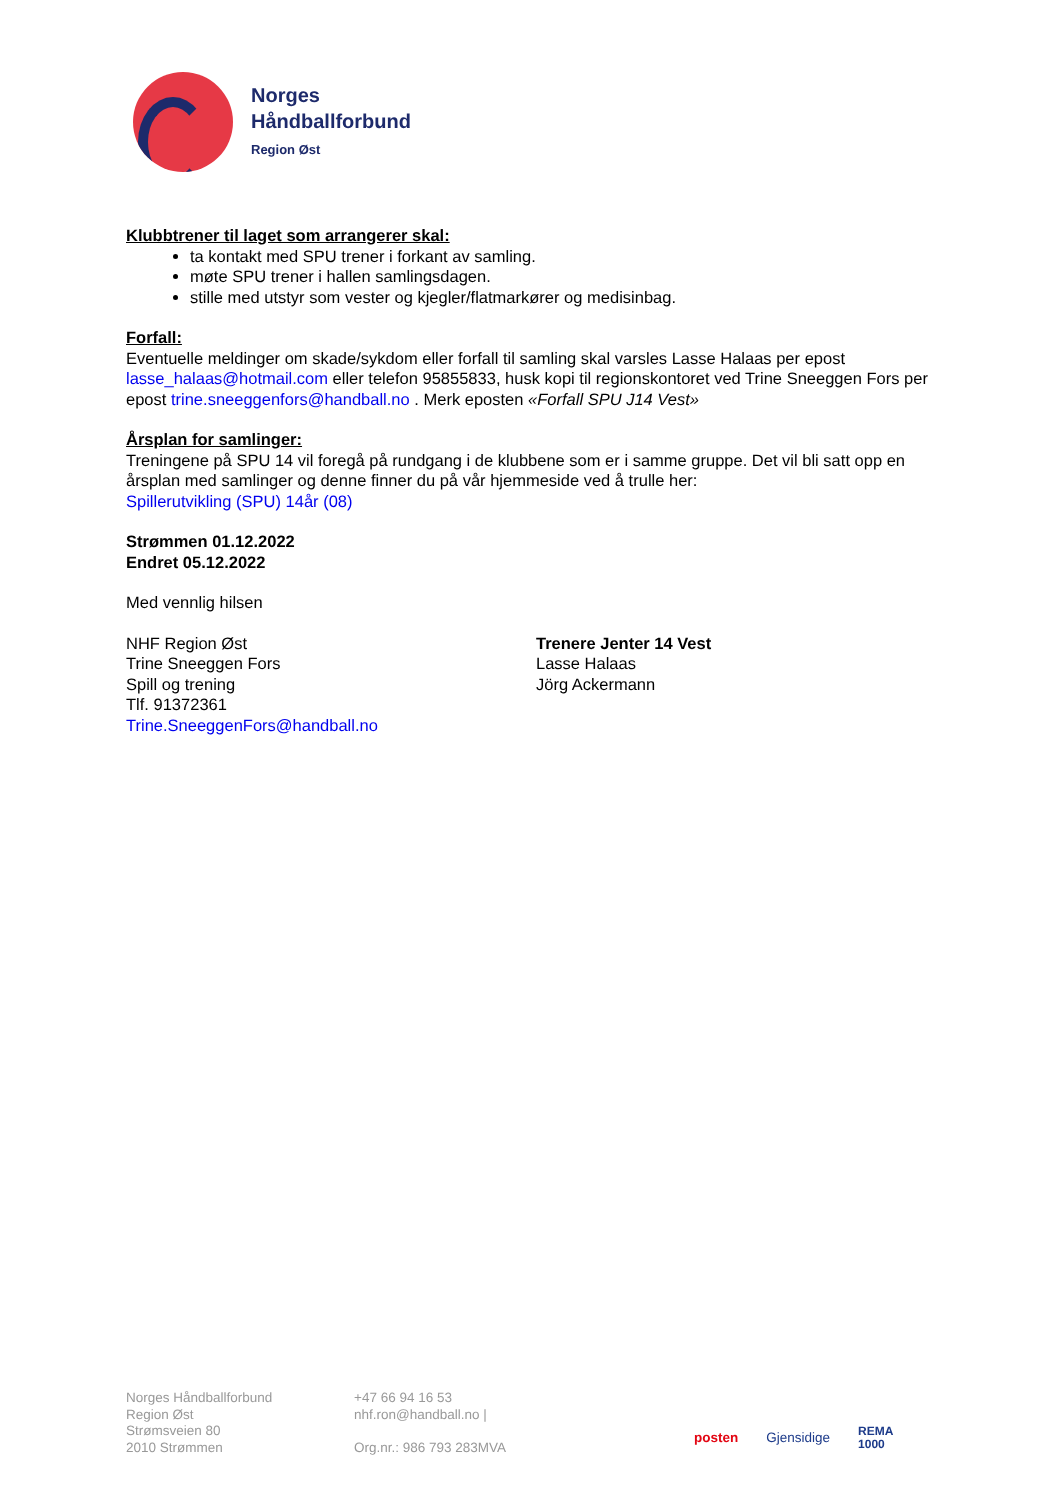Norges
Håndballforbund
Region Øst
Klubbtrener til laget som arrangerer skal:
ta kontakt med SPU trener i forkant av samling.
møte SPU trener i hallen samlingsdagen.
stille med utstyr som vester og kjegler/flatmarkører og medisinbag.
Forfall:
Eventuelle meldinger om skade/sykdom eller forfall til samling skal varsles Lasse Halaas per epost lasse_halaas@hotmail.com eller telefon 95855833, husk kopi til regionskontoret ved Trine Sneeggen Fors per epost trine.sneeggenfors@handball.no . Merk eposten «Forfall SPU J14 Vest»
Årsplan for samlinger:
Treningene på SPU 14 vil foregå på rundgang i de klubbene som er i samme gruppe. Det vil bli satt opp en årsplan med samlinger og denne finner du på vår hjemmeside ved å trulle her:
Spillerutvikling (SPU) 14år (08)
Strømmen 01.12.2022
Endret 05.12.2022
Med vennlig hilsen
NHF Region Øst
Trine Sneeggen Fors
Spill og trening
Tlf. 91372361
Trine.SneeggenFors@handball.no
Trenere Jenter 14 Vest
Lasse Halaas
Jörg Ackermann
Norges Håndballforbund
Region Øst
Strømsveien 80
2010 Strømmen
+47 66 94 16 53
nhf.ron@handball.no |
Org.nr.: 986 793 283MVA
posten Gjensidige REMA
1000